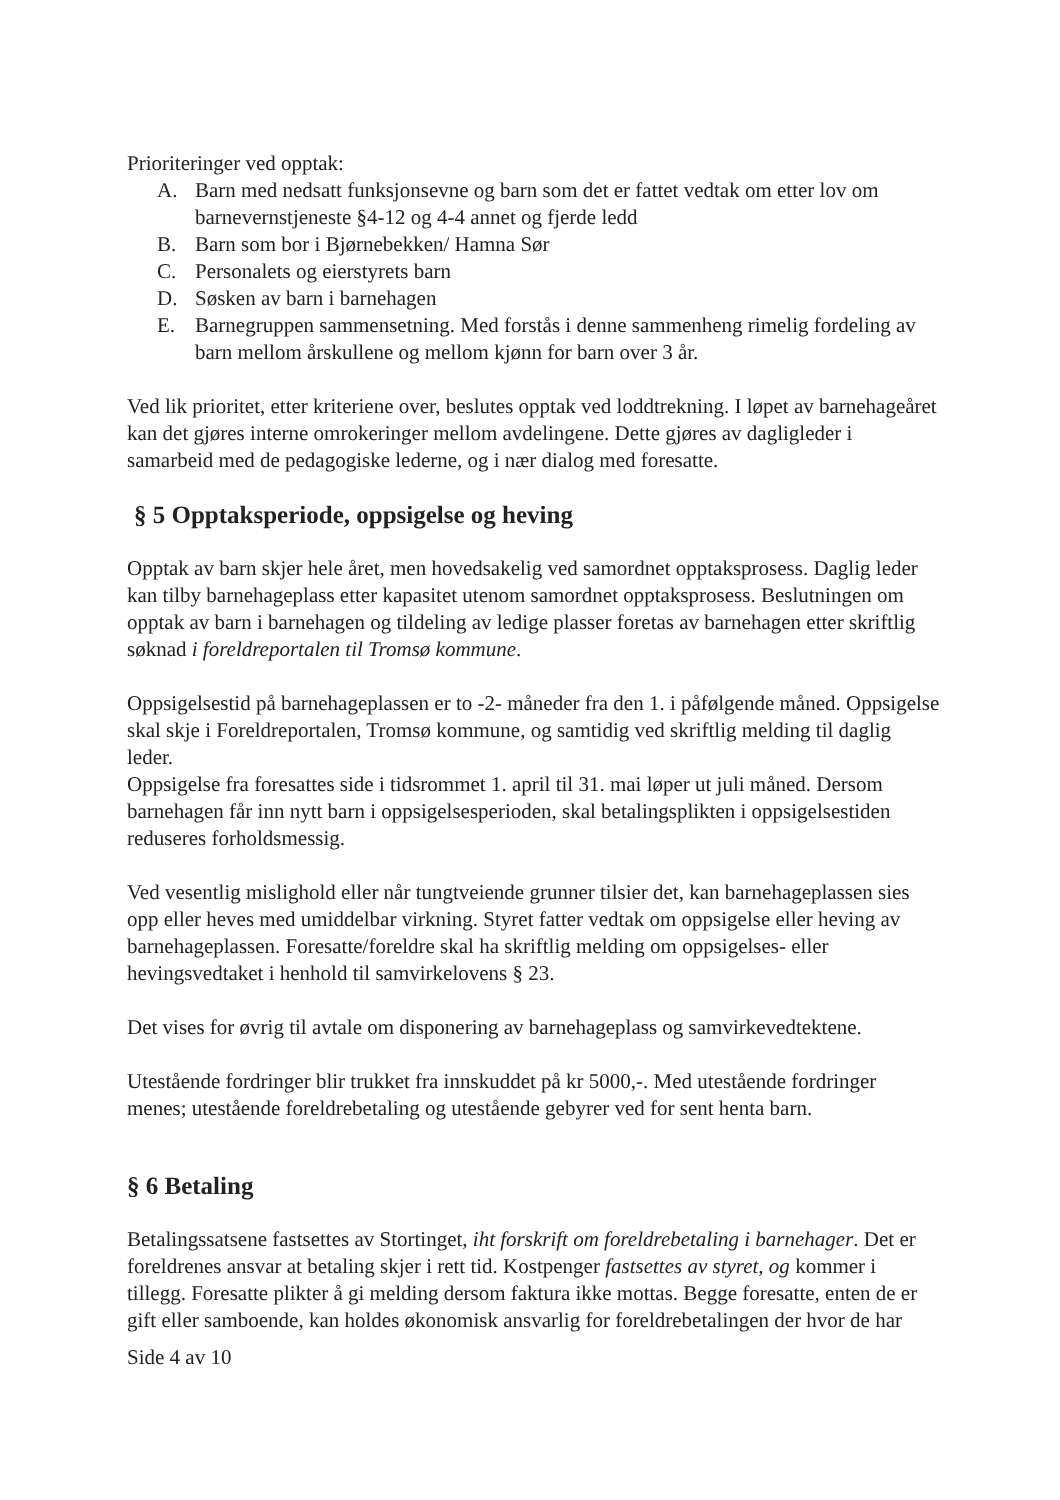Prioriteringer ved opptak:
A. Barn med nedsatt funksjonsevne og barn som det er fattet vedtak om etter lov om barnevernstjeneste §4-12 og 4-4 annet og fjerde ledd
B. Barn som bor i Bjørnebekken/ Hamna Sør
C. Personalets og eierstyrets barn
D. Søsken av barn i barnehagen
E. Barnegruppen sammensetning. Med forstås i denne sammenheng rimelig fordeling av barn mellom årskullene og mellom kjønn for barn over 3 år.
Ved lik prioritet, etter kriteriene over, beslutes opptak ved loddtrekning. I løpet av barnehageåret kan det gjøres interne omrokeringer mellom avdelingene. Dette gjøres av dagligleder i samarbeid med de pedagogiske lederne, og i nær dialog med foresatte.
§ 5 Opptaksperiode, oppsigelse og heving
Opptak av barn skjer hele året, men hovedsakelig ved samordnet opptaksprosess. Daglig leder kan tilby barnehageplass etter kapasitet utenom samordnet opptaksprosess. Beslutningen om opptak av barn i barnehagen og tildeling av ledige plasser foretas av barnehagen etter skriftlig søknad i foreldreportalen til Tromsø kommune.
Oppsigelsestid på barnehageplassen er to -2- måneder fra den 1. i påfølgende måned. Oppsigelse skal skje i Foreldreportalen, Tromsø kommune, og samtidig ved skriftlig melding til daglig leder.
Oppsigelse fra foresattes side i tidsrommet 1. april til 31. mai løper ut juli måned. Dersom barnehagen får inn nytt barn i oppsigelsesperioden, skal betalingsplikten i oppsigelsestiden reduseres forholdsmessig.
Ved vesentlig mislighold eller når tungtveiende grunner tilsier det, kan barnehageplassen sies opp eller heves med umiddelbar virkning. Styret fatter vedtak om oppsigelse eller heving av barnehageplassen. Foresatte/foreldre skal ha skriftlig melding om oppsigelses- eller hevingsvedtaket i henhold til samvirkelovens § 23.
Det vises for øvrig til avtale om disponering av barnehageplass og samvirkevedtektene.
Utestående fordringer blir trukket fra innskuddet på kr 5000,-. Med utestående fordringer menes; utestående foreldrebetaling og utestående gebyrer ved for sent henta barn.
§ 6 Betaling
Betalingssatsene fastsettes av Stortinget, iht forskrift om foreldrebetaling i barnehager. Det er foreldrenes ansvar at betaling skjer i rett tid. Kostpenger fastsettes av styret, og kommer i tillegg. Foresatte plikter å gi melding dersom faktura ikke mottas. Begge foresatte, enten de er gift eller samboende, kan holdes økonomisk ansvarlig for foreldrebetalingen der hvor de har
Side 4 av 10